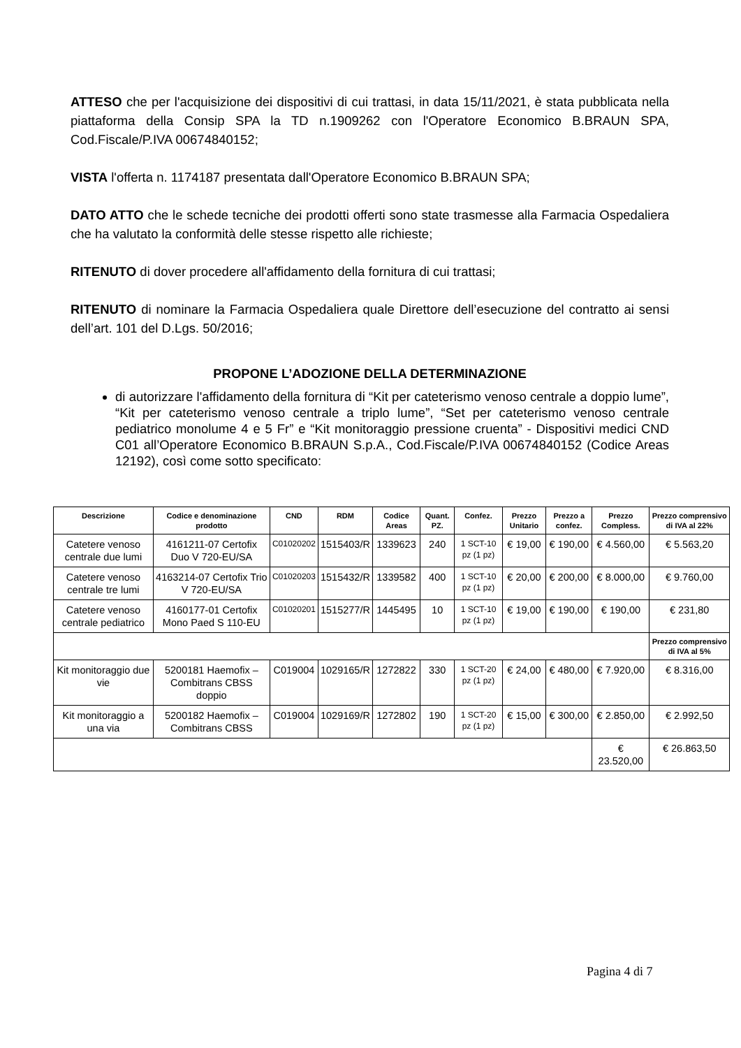ATTESO che per l'acquisizione dei dispositivi di cui trattasi, in data 15/11/2021, è stata pubblicata nella piattaforma della Consip SPA la TD n.1909262 con l'Operatore Economico B.BRAUN SPA, Cod.Fiscale/P.IVA 00674840152;
VISTA l'offerta n. 1174187 presentata dall'Operatore Economico B.BRAUN SPA;
DATO ATTO che le schede tecniche dei prodotti offerti sono state trasmesse alla Farmacia Ospedaliera che ha valutato la conformità delle stesse rispetto alle richieste;
RITENUTO di dover procedere all'affidamento della fornitura di cui trattasi;
RITENUTO di nominare la Farmacia Ospedaliera quale Direttore dell’esecuzione del contratto ai sensi dell’art. 101 del D.Lgs. 50/2016;
PROPONE L’ADOZIONE DELLA DETERMINAZIONE
di autorizzare l'affidamento della fornitura di “Kit per cateterismo venoso centrale a doppio lume”, “Kit per cateterismo venoso centrale a triplo lume”, “Set per cateterismo venoso centrale pediatrico monolume 4 e 5 Fr” e “Kit monitoraggio pressione cruenta” - Dispositivi medici CND C01 all’Operatore Economico B.BRAUN S.p.A., Cod.Fiscale/P.IVA 00674840152 (Codice Areas 12192), così come sotto specificato:
| Descrizione | Codice e denominazione prodotto | CND | RDM | Codice Areas | Quant. PZ. | Confez. | Prezzo Unitario | Prezzo a confez. | Prezzo Compless. | Prezzo comprensivo di IVA al 22% |
| --- | --- | --- | --- | --- | --- | --- | --- | --- | --- | --- |
| Catetere venoso centrale due lumi | 4161211-07 Certofix Duo V 720-EU/SA | C01020202 | 1515403/R | 1339623 | 240 | 1 SCT-10 pz (1 pz) | € 19,00 | € 190,00 | € 4.560,00 | € 5.563,20 |
| Catetere venoso centrale tre lumi | 4163214-07 Certofix Trio V 720-EU/SA | C01020203 | 1515432/R | 1339582 | 400 | 1 SCT-10 pz (1 pz) | € 20,00 | € 200,00 | € 8.000,00 | € 9.760,00 |
| Catetere venoso centrale pediatrico | 4160177-01 Certofix Mono Paed S 110-EU | C01020201 | 1515277/R | 1445495 | 10 | 1 SCT-10 pz (1 pz) | € 19,00 | € 190,00 | € 190,00 | € 231,80 |
| | | | | | | | | | | Prezzo comprensivo di IVA al 5% |
| Kit monitoraggio due vie | 5200181 Haemofix – Combitrans CBSS doppio | C019004 | 1029165/R | 1272822 | 330 | 1 SCT-20 pz (1 pz) | € 24,00 | € 480,00 | € 7.920,00 | € 8.316,00 |
| Kit monitoraggio a una via | 5200182 Haemofix – Combitrans CBSS | C019004 | 1029169/R | 1272802 | 190 | 1 SCT-20 pz (1 pz) | € 15,00 | € 300,00 | € 2.850,00 | € 2.992,50 |
| | | | | | | | | | € 23.520,00 | € 26.863,50 |
Pagina 4 di 7